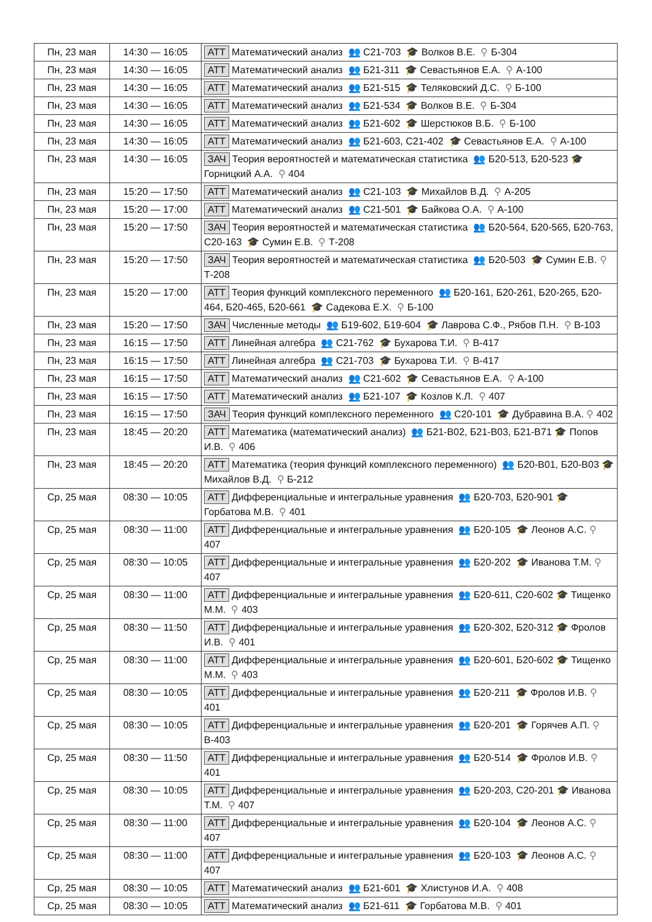| Пн, 23 мая | 14:30 — 16:05 | АТТ Математический анализ 👥 С21-703 🎓 Волков В.Е. ⚲ Б-304 |
| Пн, 23 мая | 14:30 — 16:05 | АТТ Математический анализ 👥 Б21-311 🎓 Севастьянов Е.А. ⚲ А-100 |
| Пн, 23 мая | 14:30 — 16:05 | АТТ Математический анализ 👥 Б21-515 🎓 Теляковский Д.С. ⚲ Б-100 |
| Пн, 23 мая | 14:30 — 16:05 | АТТ Математический анализ 👥 Б21-534 🎓 Волков В.Е. ⚲ Б-304 |
| Пн, 23 мая | 14:30 — 16:05 | АТТ Математический анализ 👥 Б21-602 🎓 Шерстюков В.Б. ⚲ Б-100 |
| Пн, 23 мая | 14:30 — 16:05 | АТТ Математический анализ 👥 Б21-603, С21-402 🎓 Севастьянов Е.А. ⚲ А-100 |
| Пн, 23 мая | 14:30 — 16:05 | ЗАЧ Теория вероятностей и математическая статистика 👥 Б20-513, Б20-523 🎓 Горницкий А.А. ⚲ 404 |
| Пн, 23 мая | 15:20 — 17:50 | АТТ Математический анализ 👥 С21-103 🎓 Михайлов В.Д. ⚲ А-205 |
| Пн, 23 мая | 15:20 — 17:00 | АТТ Математический анализ 👥 С21-501 🎓 Байкова О.А. ⚲ А-100 |
| Пн, 23 мая | 15:20 — 17:50 | ЗАЧ Теория вероятностей и математическая статистика 👥 Б20-564, Б20-565, Б20-763, С20-163 🎓 Сумин Е.В. ⚲ Т-208 |
| Пн, 23 мая | 15:20 — 17:50 | ЗАЧ Теория вероятностей и математическая статистика 👥 Б20-503 🎓 Сумин Е.В. ⚲ Т-208 |
| Пн, 23 мая | 15:20 — 17:00 | АТТ Теория функций комплексного переменного 👥 Б20-161, Б20-261, Б20-265, Б20-464, Б20-465, Б20-661 🎓 Садекова Е.Х. ⚲ Б-100 |
| Пн, 23 мая | 15:20 — 17:50 | ЗАЧ Численные методы 👥 Б19-602, Б19-604 🎓 Лаврова С.Ф., Рябов П.Н. ⚲ В-103 |
| Пн, 23 мая | 16:15 — 17:50 | АТТ Линейная алгебра 👥 С21-762 🎓 Бухарова Т.И. ⚲ В-417 |
| Пн, 23 мая | 16:15 — 17:50 | АТТ Линейная алгебра 👥 С21-703 🎓 Бухарова Т.И. ⚲ В-417 |
| Пн, 23 мая | 16:15 — 17:50 | АТТ Математический анализ 👥 С21-602 🎓 Севастьянов Е.А. ⚲ А-100 |
| Пн, 23 мая | 16:15 — 17:50 | АТТ Математический анализ 👥 Б21-107 🎓 Козлов К.Л. ⚲ 407 |
| Пн, 23 мая | 16:15 — 17:50 | ЗАЧ Теория функций комплексного переменного 👥 С20-101 🎓 Дубравина В.А. ⚲ 402 |
| Пн, 23 мая | 18:45 — 20:20 | АТТ Математика (математический анализ) 👥 Б21-В02, Б21-В03, Б21-В71 🎓 Попов И.В. ⚲ 406 |
| Пн, 23 мая | 18:45 — 20:20 | АТТ Математика (теория функций комплексного переменного) 👥 Б20-В01, Б20-В03 🎓 Михайлов В.Д. ⚲ Б-212 |
| Ср, 25 мая | 08:30 — 10:05 | АТТ Дифференциальные и интегральные уравнения 👥 Б20-703, Б20-901 🎓 Горбатова М.В. ⚲ 401 |
| Ср, 25 мая | 08:30 — 11:00 | АТТ Дифференциальные и интегральные уравнения 👥 Б20-105 🎓 Леонов А.С. ⚲ 407 |
| Ср, 25 мая | 08:30 — 10:05 | АТТ Дифференциальные и интегральные уравнения 👥 Б20-202 🎓 Иванова Т.М. ⚲ 407 |
| Ср, 25 мая | 08:30 — 11:00 | АТТ Дифференциальные и интегральные уравнения 👥 Б20-611, С20-602 🎓 Тищенко М.М. ⚲ 403 |
| Ср, 25 мая | 08:30 — 11:50 | АТТ Дифференциальные и интегральные уравнения 👥 Б20-302, Б20-312 🎓 Фролов И.В. ⚲ 401 |
| Ср, 25 мая | 08:30 — 11:00 | АТТ Дифференциальные и интегральные уравнения 👥 Б20-601, Б20-602 🎓 Тищенко М.М. ⚲ 403 |
| Ср, 25 мая | 08:30 — 10:05 | АТТ Дифференциальные и интегральные уравнения 👥 Б20-211 🎓 Фролов И.В. ⚲ 401 |
| Ср, 25 мая | 08:30 — 10:05 | АТТ Дифференциальные и интегральные уравнения 👥 Б20-201 🎓 Горячев А.П. ⚲ В-403 |
| Ср, 25 мая | 08:30 — 11:50 | АТТ Дифференциальные и интегральные уравнения 👥 Б20-514 🎓 Фролов И.В. ⚲ 401 |
| Ср, 25 мая | 08:30 — 10:05 | АТТ Дифференциальные и интегральные уравнения 👥 Б20-203, С20-201 🎓 Иванова Т.М. ⚲ 407 |
| Ср, 25 мая | 08:30 — 11:00 | АТТ Дифференциальные и интегральные уравнения 👥 Б20-104 🎓 Леонов А.С. ⚲ 407 |
| Ср, 25 мая | 08:30 — 11:00 | АТТ Дифференциальные и интегральные уравнения 👥 Б20-103 🎓 Леонов А.С. ⚲ 407 |
| Ср, 25 мая | 08:30 — 10:05 | АТТ Математический анализ 👥 Б21-601 🎓 Хлистунов И.А. ⚲ 408 |
| Ср, 25 мая | 08:30 — 10:05 | АТТ Математический анализ 👥 Б21-611 🎓 Горбатова М.В. ⚲ 401 |